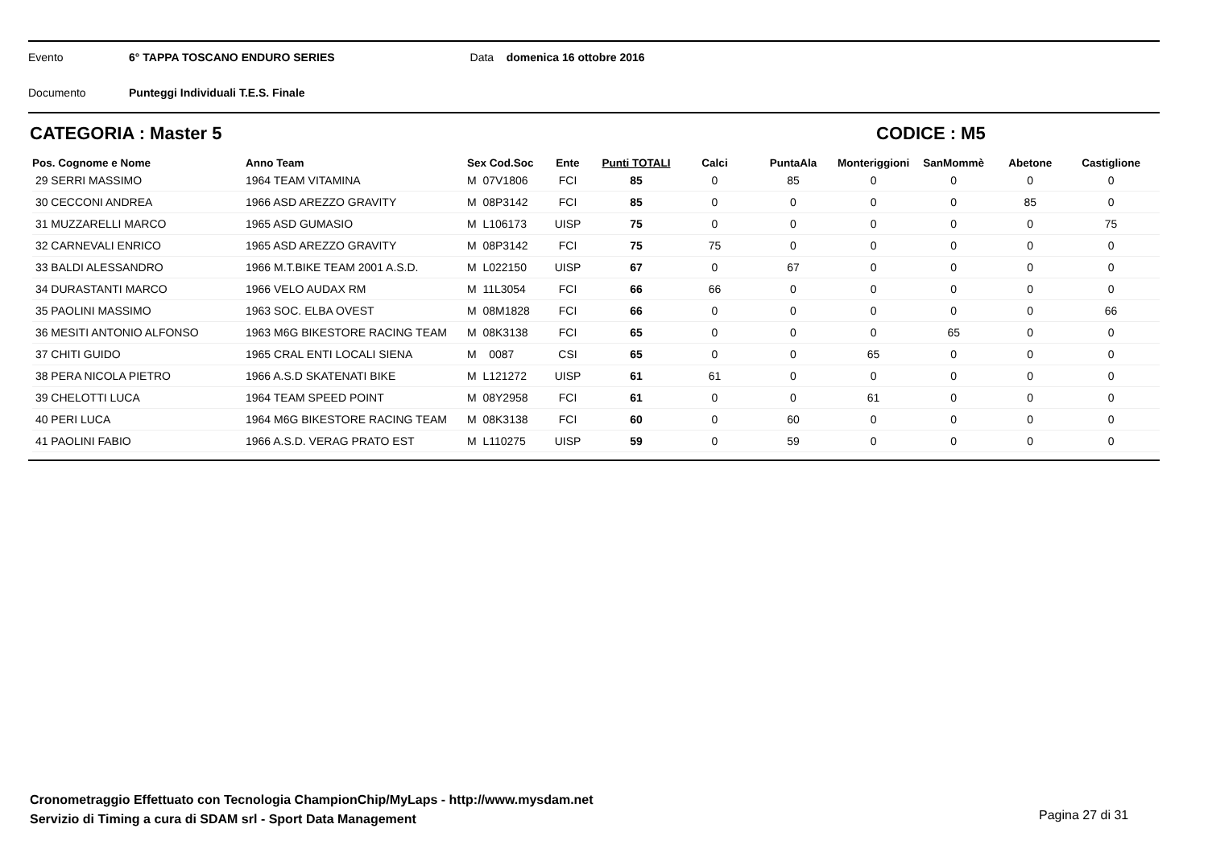Evento 6° TAPPA TOSCANO ENDURO SERIES Data domenica 16 ottobre 2016
Documento Punteggi Individuali T.E.S. Finale
CATEGORIA : Master 5 CODICE : M5
| Pos. Cognome e Nome | Anno Team | Sex Cod.Soc | Ente | Punti TOTALI | Calci | PuntaAla | Monteriggioni | SanMommè | Abetone | Castiglione |
| --- | --- | --- | --- | --- | --- | --- | --- | --- | --- | --- |
| 29 SERRI MASSIMO | 1964 TEAM VITAMINA | M 07V1806 | FCI | 85 | 0 | 85 | 0 | 0 | 0 | 0 |
| 30 CECCONI ANDREA | 1966 ASD AREZZO GRAVITY | M 08P3142 | FCI | 85 | 0 | 0 | 0 | 0 | 85 | 0 |
| 31 MUZZARELLI MARCO | 1965 ASD GUMASIO | M L106173 | UISP | 75 | 0 | 0 | 0 | 0 | 0 | 75 |
| 32 CARNEVALI ENRICO | 1965 ASD AREZZO GRAVITY | M 08P3142 | FCI | 75 | 75 | 0 | 0 | 0 | 0 | 0 |
| 33 BALDI ALESSANDRO | 1966 M.T.BIKE TEAM 2001 A.S.D. | M L022150 | UISP | 67 | 0 | 67 | 0 | 0 | 0 | 0 |
| 34 DURASTANTI MARCO | 1966 VELO AUDAX RM | M 11L3054 | FCI | 66 | 66 | 0 | 0 | 0 | 0 | 0 |
| 35 PAOLINI MASSIMO | 1963 SOC. ELBA OVEST | M 08M1828 | FCI | 66 | 0 | 0 | 0 | 0 | 0 | 66 |
| 36 MESITI ANTONIO ALFONSO | 1963 M6G BIKESTORE RACING TEAM | M 08K3138 | FCI | 65 | 0 | 0 | 0 | 65 | 0 | 0 |
| 37 CHITI GUIDO | 1965 CRAL ENTI LOCALI SIENA | M 0087 | CSI | 65 | 0 | 0 | 65 | 0 | 0 | 0 |
| 38 PERA NICOLA PIETRO | 1966 A.S.D SKATENATI BIKE | M L121272 | UISP | 61 | 61 | 0 | 0 | 0 | 0 | 0 |
| 39 CHELOTTI LUCA | 1964 TEAM SPEED POINT | M 08Y2958 | FCI | 61 | 0 | 0 | 61 | 0 | 0 | 0 |
| 40 PERI LUCA | 1964 M6G BIKESTORE RACING TEAM | M 08K3138 | FCI | 60 | 0 | 60 | 0 | 0 | 0 | 0 |
| 41 PAOLINI FABIO | 1966 A.S.D. VERAG PRATO EST | M L110275 | UISP | 59 | 0 | 59 | 0 | 0 | 0 | 0 |
Cronometraggio Effettuato con Tecnologia ChampionChip/MyLaps - http://www.mysdam.net
Servizio di Timing a cura di SDAM srl - Sport Data Management
Pagina 27 di 31